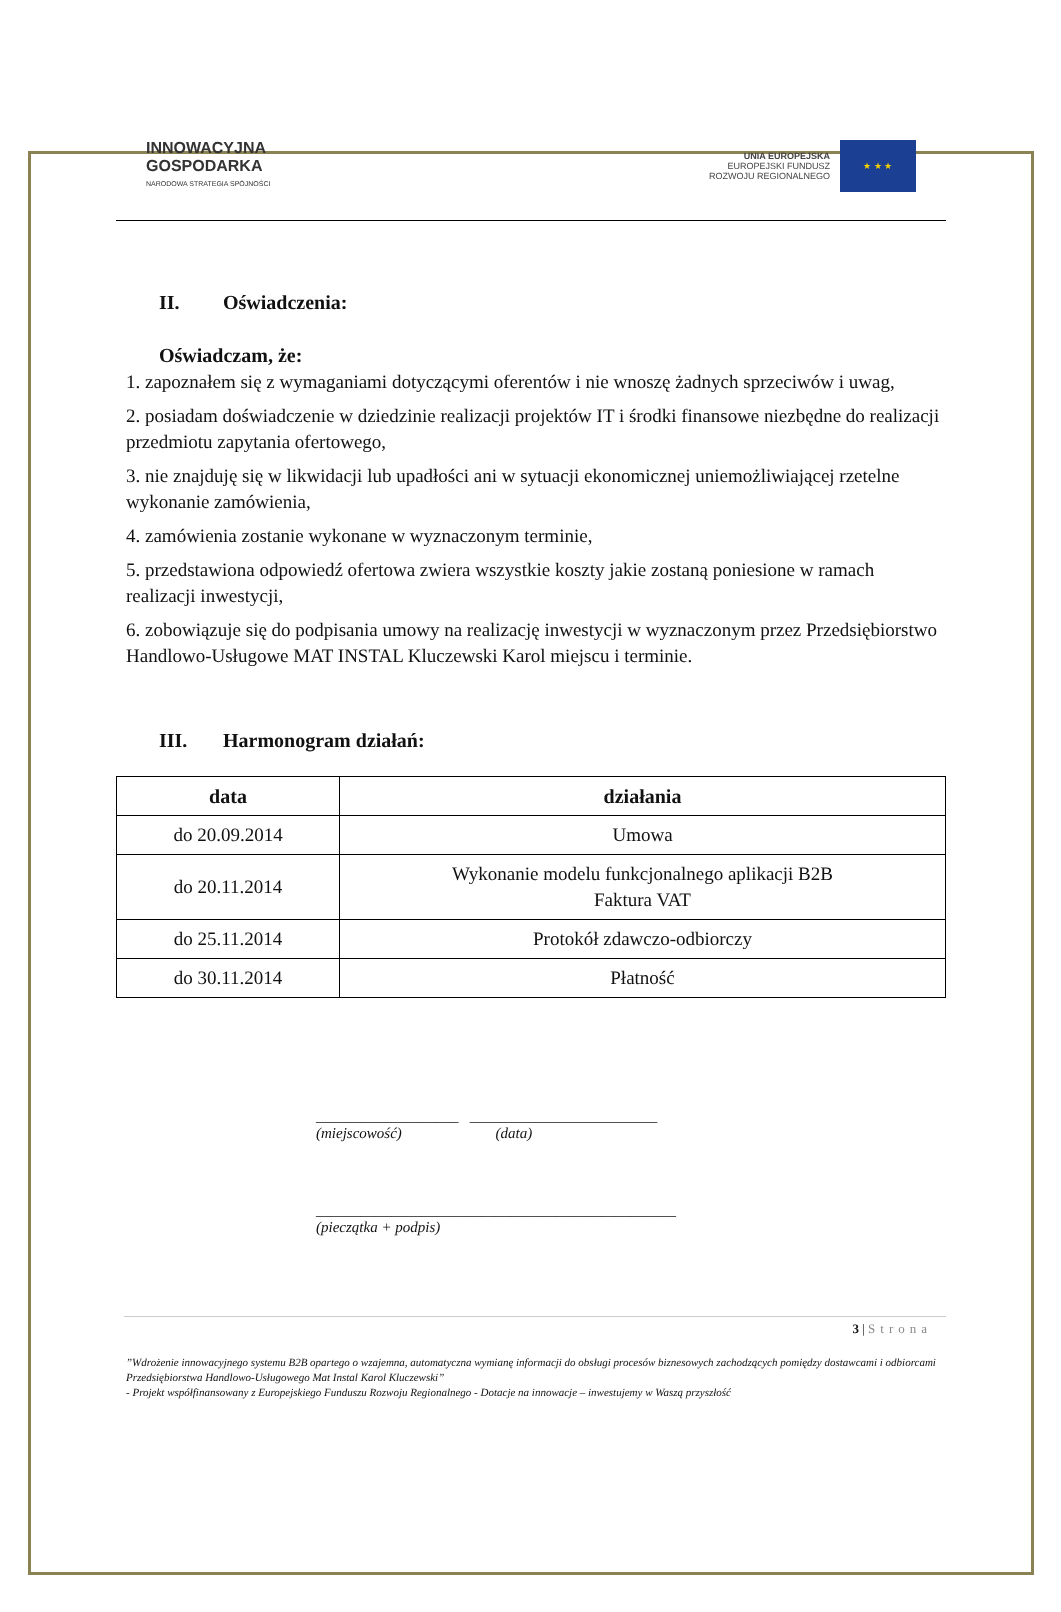INNOWACYJNA
GOSPODARKA
NARODOWA STRATEGIA SPÓJNOŚCI
UNIA EUROPEJSKA
EUROPEJSKI FUNDUSZ
ROZWOJU REGIONALNEGO
★ ★ ★
II. Oświadczenia:
Oświadczam, że:
1. zapoznałem się z wymaganiami dotyczącymi oferentów i nie wnoszę żadnych sprzeciwów i uwag,
2. posiadam doświadczenie w dziedzinie realizacji projektów IT i środki finansowe niezbędne do realizacji przedmiotu zapytania ofertowego,
3. nie znajduję się w likwidacji lub upadłości ani w sytuacji ekonomicznej uniemożliwiającej rzetelne wykonanie zamówienia,
4. zamówienia zostanie wykonane w wyznaczonym terminie,
5. przedstawiona odpowiedź ofertowa zwiera wszystkie koszty jakie zostaną poniesione w ramach realizacji inwestycji,
6. zobowiązuje się do podpisania umowy na realizację inwestycji w wyznaczonym przez Przedsiębiorstwo Handlowo-Usługowe MAT INSTAL Kluczewski Karol miejscu i terminie.
III. Harmonogram działań:
| data | działania |
| --- | --- |
| do 20.09.2014 | Umowa |
| do 20.11.2014 | Wykonanie modelu funkcjonalnego aplikacji B2B Faktura VAT |
| do 25.11.2014 | Protokół zdawczo-odbiorczy |
| do 30.11.2014 | Płatność |
___________________ _________________________
(miejscowość) (data)
________________________________________________
(pieczątka + podpis)
3 | Strona
”Wdrożenie innowacyjnego systemu B2B opartego o wzajemna, automatyczna wymianę informacji do obsługi procesów biznesowych zachodzących pomiędzy dostawcami i odbiorcami Przedsiębiorstwa Handlowo-Usługowego Mat Instal Karol Kluczewski”
- Projekt współfinansowany z Europejskiego Funduszu Rozwoju Regionalnego - Dotacje na innowacje – inwestujemy w Waszą przyszłość